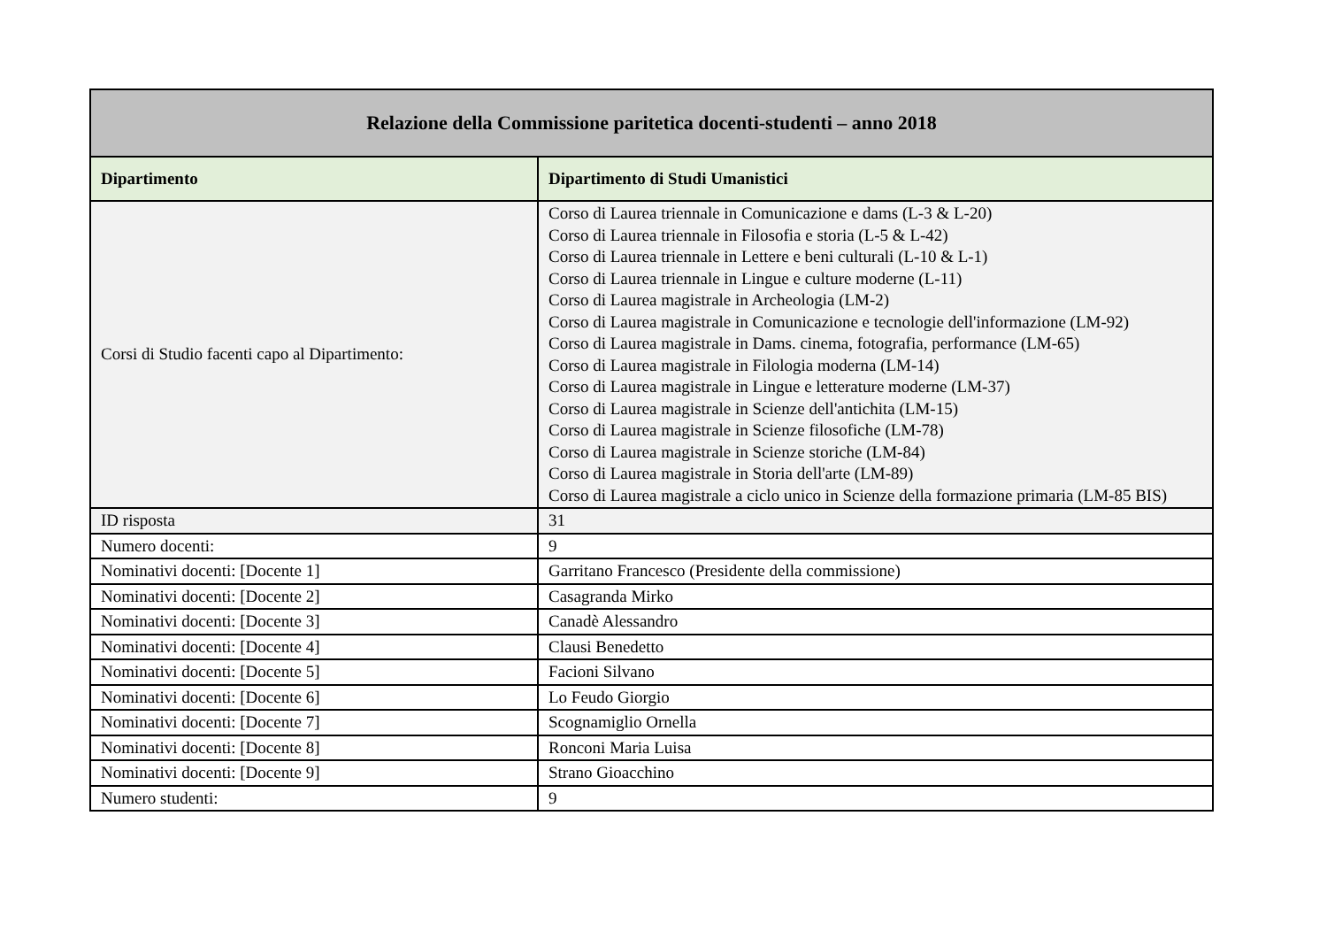| Relazione della Commissione paritetica docenti-studenti – anno 2018 | |
| --- | --- |
| Dipartimento | Dipartimento di Studi Umanistici |
| Corsi di Studio facenti capo al Dipartimento: | Corso di Laurea triennale in Comunicazione e dams (L-3 & L-20) Corso di Laurea triennale in Filosofia e storia (L-5 & L-42) Corso di Laurea triennale in Lettere e beni culturali (L-10 & L-1) Corso di Laurea triennale in Lingue e culture moderne (L-11) Corso di Laurea magistrale in Archeologia (LM-2) Corso di Laurea magistrale in Comunicazione e tecnologie dell'informazione (LM-92) Corso di Laurea magistrale in Dams. cinema, fotografia, performance (LM-65) Corso di Laurea magistrale in Filologia moderna (LM-14) Corso di Laurea magistrale in Lingue e letterature moderne (LM-37) Corso di Laurea magistrale in Scienze dell'antichita (LM-15) Corso di Laurea magistrale in Scienze filosofiche (LM-78) Corso di Laurea magistrale in Scienze storiche (LM-84) Corso di Laurea magistrale in Storia dell'arte (LM-89) Corso di Laurea magistrale a ciclo unico in Scienze della formazione primaria (LM-85 BIS) |
| ID risposta | 31 |
| Numero docenti: | 9 |
| Nominativi docenti: [Docente 1] | Garritano Francesco (Presidente della commissione) |
| Nominativi docenti: [Docente 2] | Casagranda Mirko |
| Nominativi docenti: [Docente 3] | Canadè Alessandro |
| Nominativi docenti: [Docente 4] | Clausi Benedetto |
| Nominativi docenti: [Docente 5] | Facioni Silvano |
| Nominativi docenti: [Docente 6] | Lo Feudo Giorgio |
| Nominativi docenti: [Docente 7] | Scognamiglio Ornella |
| Nominativi docenti: [Docente 8] | Ronconi Maria Luisa |
| Nominativi docenti: [Docente 9] | Strano Gioacchino |
| Numero studenti: | 9 |